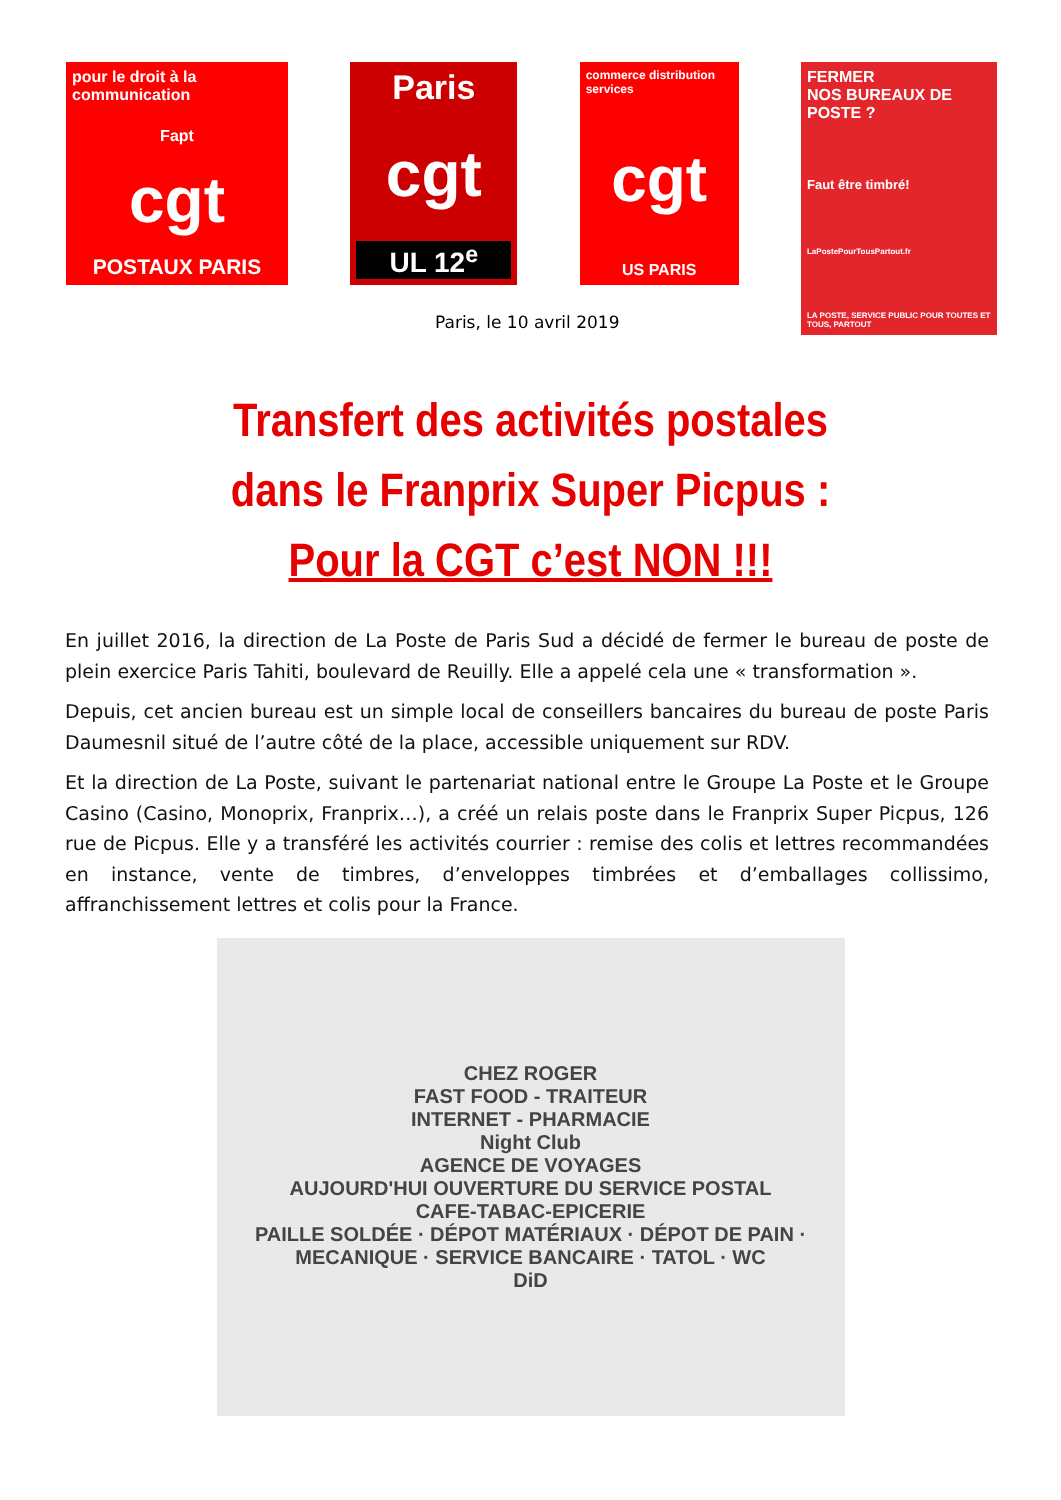pour le droit à la communication
Fapt
cgt
POSTAUX PARIS
Paris
cgt
UL 12<sup>e</sup>
commerce distribution services
cgt
US PARIS
FERMER
NOS BUREAUX DE POSTE ?
Faut être timbré!
LaPostePourTousPartout.fr
LA POSTE, SERVICE PUBLIC POUR TOUTES ET TOUS, PARTOUT
Paris, le 10 avril 2019
Transfert des activités postales
dans le Franprix Super Picpus :
Pour la CGT c’est NON !!!
En juillet 2016, la direction de La Poste de Paris Sud a décidé de fermer le bureau de poste de plein exercice Paris Tahiti, boulevard de Reuilly. Elle a appelé cela une « transformation ».
Depuis, cet ancien bureau est un simple local de conseillers bancaires du bureau de poste Paris Daumesnil situé de l’autre côté de la place, accessible uniquement sur RDV.
Et la direction de La Poste, suivant le partenariat national entre le Groupe La Poste et le Groupe Casino (Casino, Monoprix, Franprix…), a créé un relais poste dans le Franprix Super Picpus, 126 rue de Picpus. Elle y a transféré les activités courrier : remise des colis et lettres recommandées en instance, vente de timbres, d’enveloppes timbrées et d’emballages collissimo, affranchissement lettres et colis pour la France.
CHEZ ROGER
FAST FOOD - TRAITEUR
INTERNET - PHARMACIE
Night Club
AGENCE DE VOYAGES
AUJOURD'HUI OUVERTURE DU SERVICE POSTAL
CAFE-TABAC-EPICERIE
PAILLE SOLDÉE · DÉPOT MATÉRIAUX · DÉPOT DE PAIN · MECANIQUE · SERVICE BANCAIRE · TATOL · WC
DiD